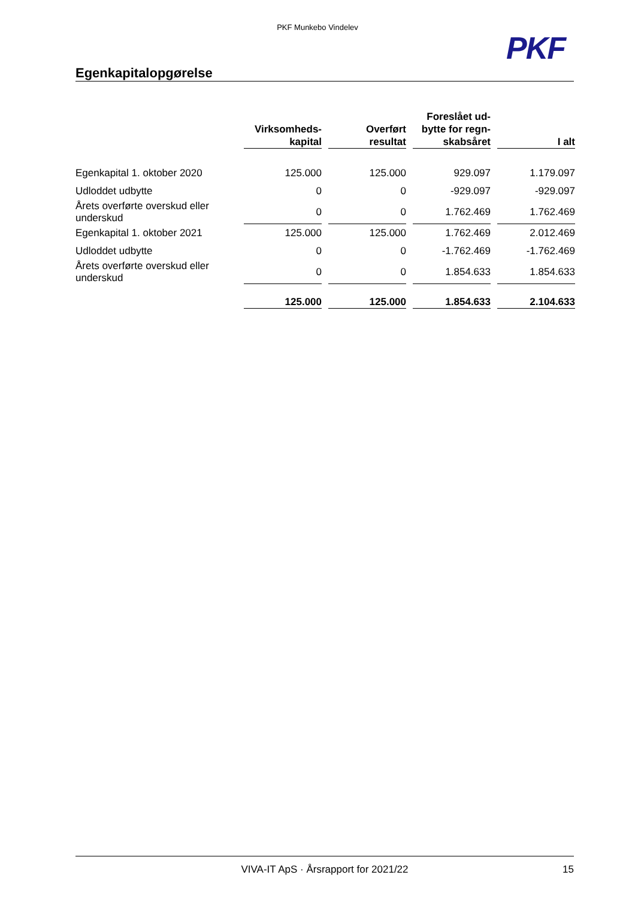PKF Munkebo Vindelev
PKF
Egenkapitalopgørelse
| | Virksomheds- kapital | Overført resultat | Foreslået ud- bytte for regn- skabsåret | I alt |
| --- | --- | --- | --- | --- |
| Egenkapital 1. oktober 2020 | 125.000 | 125.000 | 929.097 | 1.179.097 |
| Udloddet udbytte | 0 | 0 | -929.097 | -929.097 |
| Årets overførte overskud eller underskud | 0 | 0 | 1.762.469 | 1.762.469 |
| Egenkapital 1. oktober 2021 | 125.000 | 125.000 | 1.762.469 | 2.012.469 |
| Udloddet udbytte | 0 | 0 | -1.762.469 | -1.762.469 |
| Årets overførte overskud eller underskud | 0 | 0 | 1.854.633 | 1.854.633 |
| | 125.000 | 125.000 | 1.854.633 | 2.104.633 |
VIVA-IT ApS · Årsrapport for 2021/22 15